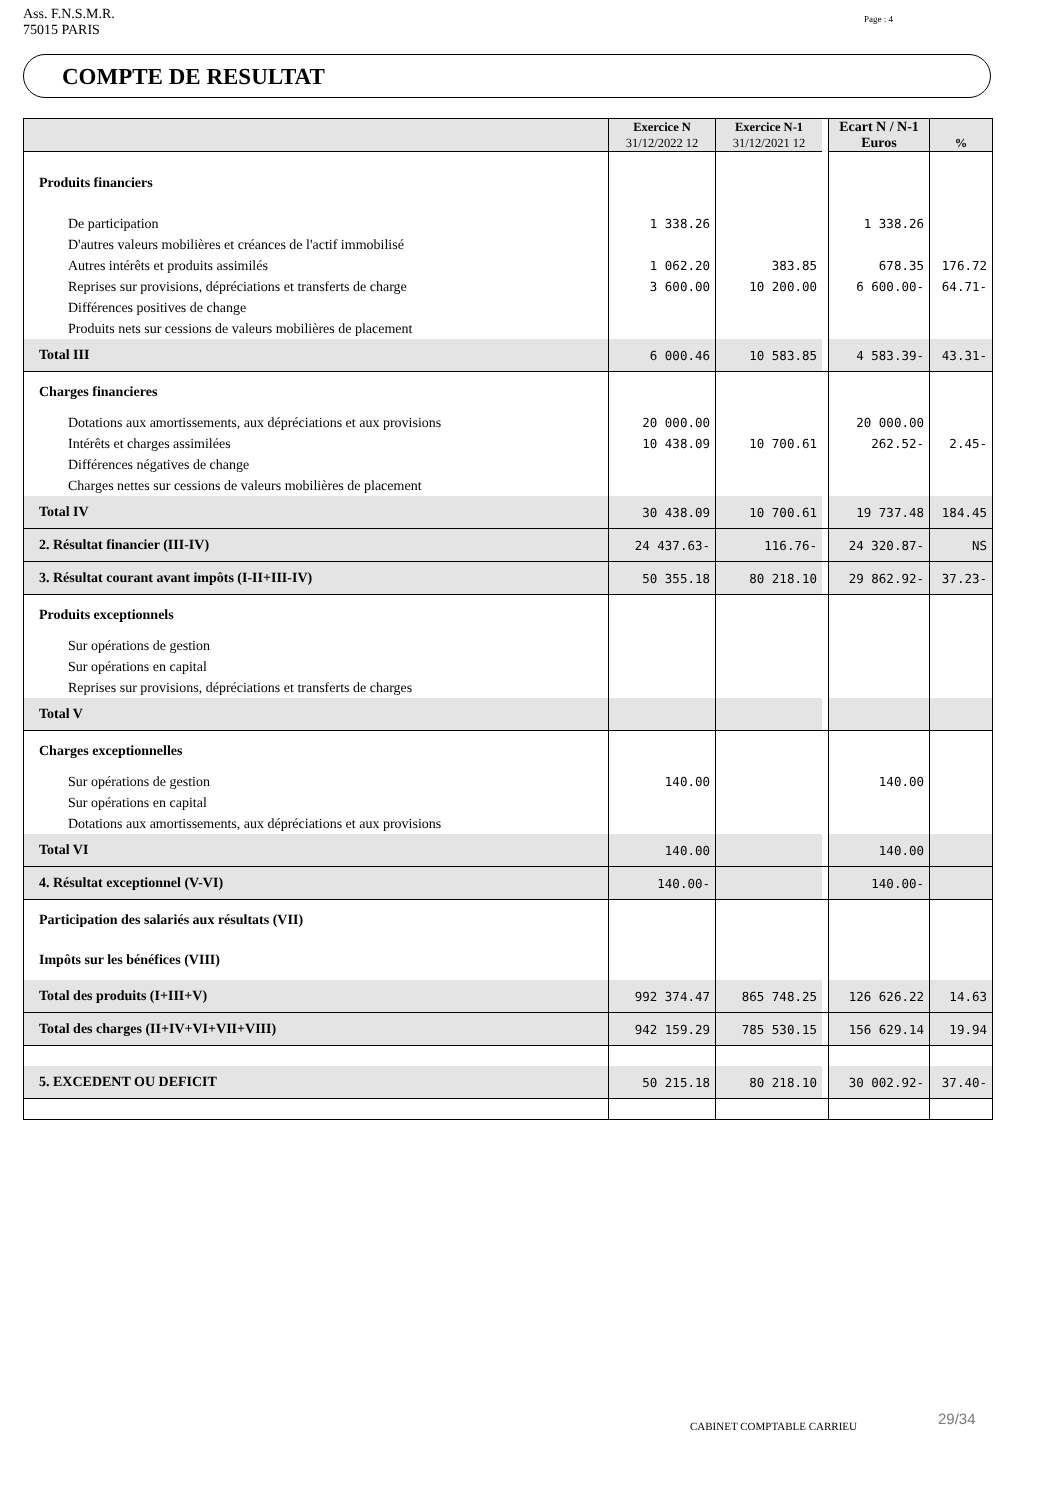Ass. F.N.S.M.R.
75015 PARIS
Page : 4
COMPTE DE RESULTAT
| | Exercice N 31/12/2022 12 | Exercice N-1 31/12/2021 12 | | Ecart N / N-1 Euros | % |
| Produits financiers | | | | | |
| De participation | 1 338.26 | | | 1 338.26 | |
| D'autres valeurs mobilières et créances de l'actif immobilisé | | | | | |
| Autres intérêts et produits assimilés | 1 062.20 | 383.85 | | 678.35 | 176.72 |
| Reprises sur provisions, dépréciations et transferts de charge | 3 600.00 | 10 200.00 | | 6 600.00- | 64.71- |
| Différences positives de change | | | | | |
| Produits nets sur cessions de valeurs mobilières de placement | | | | | |
| Total III | 6 000.46 | 10 583.85 | | 4 583.39- | 43.31- |
| Charges financieres | | | | | |
| Dotations aux amortissements, aux dépréciations et aux provisions | 20 000.00 | | | 20 000.00 | |
| Intérêts et charges assimilées | 10 438.09 | 10 700.61 | | 262.52- | 2.45- |
| Différences négatives de change | | | | | |
| Charges nettes sur cessions de valeurs mobilières de placement | | | | | |
| Total IV | 30 438.09 | 10 700.61 | | 19 737.48 | 184.45 |
| 2. Résultat financier (III-IV) | 24 437.63- | 116.76- | | 24 320.87- | NS |
| 3. Résultat courant avant impôts (I-II+III-IV) | 50 355.18 | 80 218.10 | | 29 862.92- | 37.23- |
| Produits exceptionnels | | | | | |
| Sur opérations de gestion | | | | | |
| Sur opérations en capital | | | | | |
| Reprises sur provisions, dépréciations et transferts de charges | | | | | |
| Total V | | | | | |
| Charges exceptionnelles | | | | | |
| Sur opérations de gestion | 140.00 | | | 140.00 | |
| Sur opérations en capital | | | | | |
| Dotations aux amortissements, aux dépréciations et aux provisions | | | | | |
| Total VI | 140.00 | | | 140.00 | |
| 4. Résultat exceptionnel (V-VI) | 140.00- | | | 140.00- | |
| Participation des salariés aux résultats (VII) | | | | | |
| Impôts sur les bénéfices (VIII) | | | | | |
| Total des produits (I+III+V) | 992 374.47 | 865 748.25 | | 126 626.22 | 14.63 |
| Total des charges (II+IV+VI+VII+VIII) | 942 159.29 | 785 530.15 | | 156 629.14 | 19.94 |
| 5. EXCEDENT OU DEFICIT | 50 215.18 | 80 218.10 | | 30 002.92- | 37.40- |
CABINET COMPTABLE CARRIEU 29/34